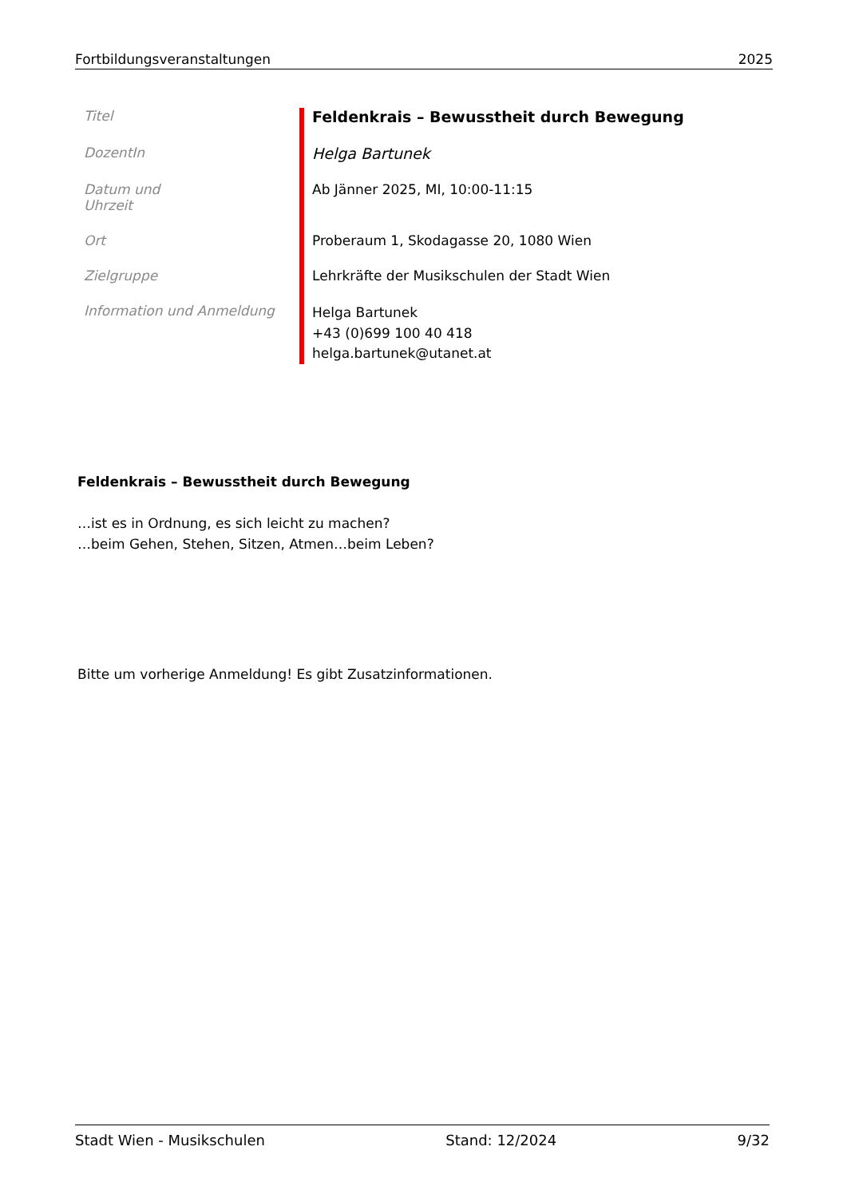Fortbildungsveranstaltungen 2025
| Titel | Feldenkrais – Bewusstheit durch Bewegung |
| DozentIn | Helga Bartunek |
| Datum und Uhrzeit | Ab Jänner 2025, MI, 10:00-11:15 |
| Ort | Proberaum 1, Skodagasse 20, 1080 Wien |
| Zielgruppe | Lehrkräfte der Musikschulen der Stadt Wien |
| Information und Anmeldung | Helga Bartunek +43 (0)699 100 40 418 helga.bartunek@utanet.at |
Feldenkrais – Bewusstheit durch Bewegung
…ist es in Ordnung, es sich leicht zu machen?
…beim Gehen, Stehen, Sitzen, Atmen…beim Leben?
Bitte um vorherige Anmeldung! Es gibt Zusatzinformationen.
Stadt Wien - Musikschulen Stand: 12/2024 9/32